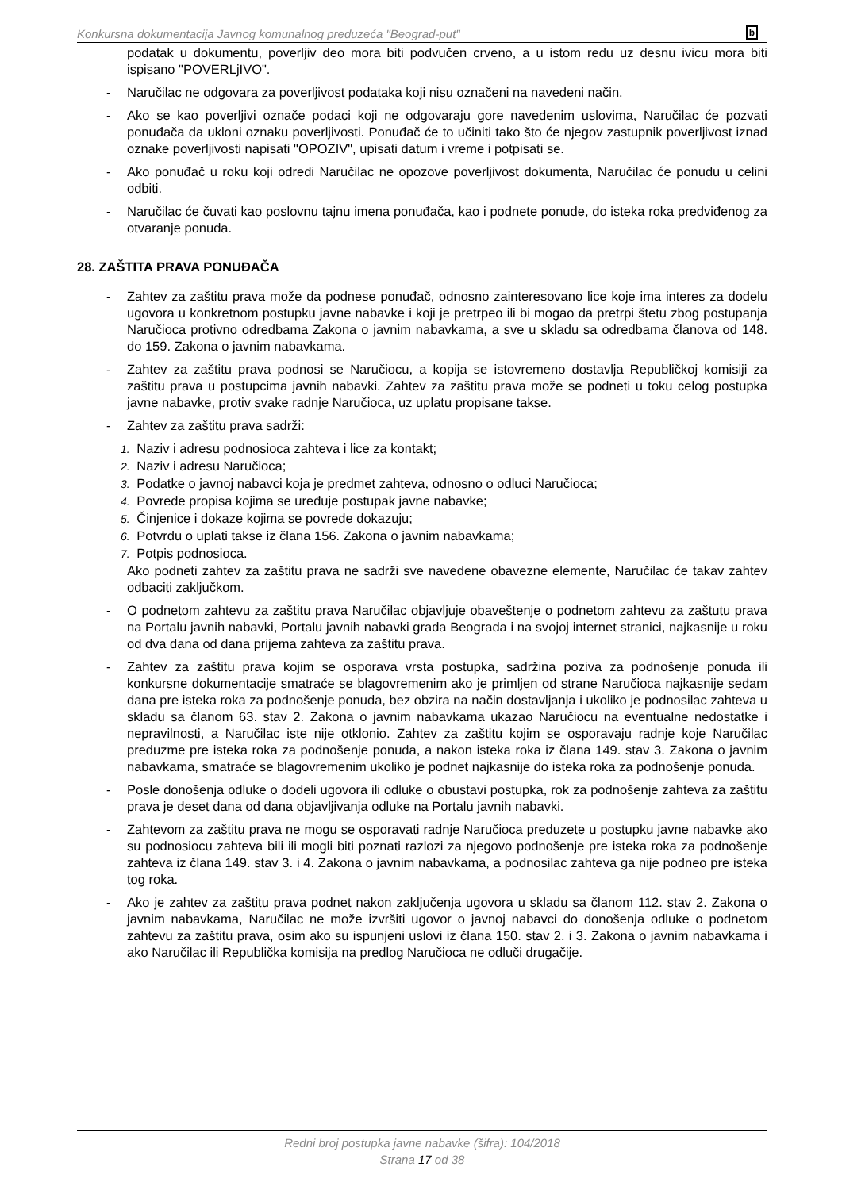Konkursna dokumentacija Javnog komunalnog preduzeća "Beograd-put" b
podatak u dokumentu, poverljiv deo mora biti podvučen crveno, a u istom redu uz desnu ivicu mora biti ispisano "POVERLjIVO".
- Naručilac ne odgovara za poverljivost podataka koji nisu označeni na navedeni način.
- Ako se kao poverljivi označe podaci koji ne odgovaraju gore navedenim uslovima, Naručilac će pozvati ponuđača da ukloni oznaku poverljivosti. Ponuđač će to učiniti tako što će njegov zastupnik poverljivost iznad oznake poverljivosti napisati "OPOZIV", upisati datum i vreme i potpisati se.
- Ako ponuđač u roku koji odredi Naručilac ne opozove poverljivost dokumenta, Naručilac će ponudu u celini odbiti.
- Naručilac će čuvati kao poslovnu tajnu imena ponuđača, kao i podnete ponude, do isteka roka predviđenog za otvaranje ponuda.
28. ZAŠTITA PRAVA PONUĐAČA
- Zahtev za zaštitu prava može da podnese ponuđač, odnosno zainteresovano lice koje ima interes za dodelu ugovora u konkretnom postupku javne nabavke i koji je pretrpeo ili bi mogao da pretrpi štetu zbog postupanja Naručioca protivno odredbama Zakona o javnim nabavkama, a sve u skladu sa odredbama članova od 148. do 159. Zakona o javnim nabavkama.
- Zahtev za zaštitu prava podnosi se Naručiocu, a kopija se istovremeno dostavlja Republičkoj komisiji za zaštitu prava u postupcima javnih nabavki. Zahtev za zaštitu prava može se podneti u toku celog postupka javne nabavke, protiv svake radnje Naručioca, uz uplatu propisane takse.
- Zahtev za zaštitu prava sadrži:
1. Naziv i adresu podnosioca zahteva i lice za kontakt;
2. Naziv i adresu Naručioca;
3. Podatke o javnoj nabavci koja je predmet zahteva, odnosno o odluci Naručioca;
4. Povrede propisa kojima se uređuje postupak javne nabavke;
5. Činjenice i dokaze kojima se povrede dokazuju;
6. Potvrdu o uplati takse iz člana 156. Zakona o javnim nabavkama;
7. Potpis podnosioca.
Ako podneti zahtev za zaštitu prava ne sadrži sve navedene obavezne elemente, Naručilac će takav zahtev odbaciti zaključkom.
- O podnetom zahtevu za zaštitu prava Naručilac objavljuje obaveštenje o podnetom zahtevu za zaštutu prava na Portalu javnih nabavki, Portalu javnih nabavki grada Beograda i na svojoj internet stranici, najkasnije u roku od dva dana od dana prijema zahteva za zaštitu prava.
- Zahtev za zaštitu prava kojim se osporava vrsta postupka, sadržina poziva za podnošenje ponuda ili konkursne dokumentacije smatraće se blagovremenim ako je primljen od strane Naručioca najkasnije sedam dana pre isteka roka za podnošenje ponuda, bez obzira na način dostavljanja i ukoliko je podnosilac zahteva u skladu sa članom 63. stav 2. Zakona o javnim nabavkama ukazao Naručiocu na eventualne nedostatke i nepravilnosti, a Naručilac iste nije otklonio. Zahtev za zaštitu kojim se osporavaju radnje koje Naručilac preduzme pre isteka roka za podnošenje ponuda, a nakon isteka roka iz člana 149. stav 3. Zakona o javnim nabavkama, smatraće se blagovremenim ukoliko je podnet najkasnije do isteka roka za podnošenje ponuda.
- Posle donošenja odluke o dodeli ugovora ili odluke o obustavi postupka, rok za podnošenje zahteva za zaštitu prava je deset dana od dana objavljivanja odluke na Portalu javnih nabavki.
- Zahtevom za zaštitu prava ne mogu se osporavati radnje Naručioca preduzete u postupku javne nabavke ako su podnosiocu zahteva bili ili mogli biti poznati razlozi za njegovo podnošenje pre isteka roka za podnošenje zahteva iz člana 149. stav 3. i 4. Zakona o javnim nabavkama, a podnosilac zahteva ga nije podneo pre isteka tog roka.
- Ako je zahtev za zaštitu prava podnet nakon zaključenja ugovora u skladu sa članom 112. stav 2. Zakona o javnim nabavkama, Naručilac ne može izvršiti ugovor o javnoj nabavci do donošenja odluke o podnetom zahtevu za zaštitu prava, osim ako su ispunjeni uslovi iz člana 150. stav 2. i 3. Zakona o javnim nabavkama i ako Naručilac ili Republička komisija na predlog Naručioca ne odluči drugačije.
Redni broj postupka javne nabavke (šifra): 104/2018
Strana 17 od 38